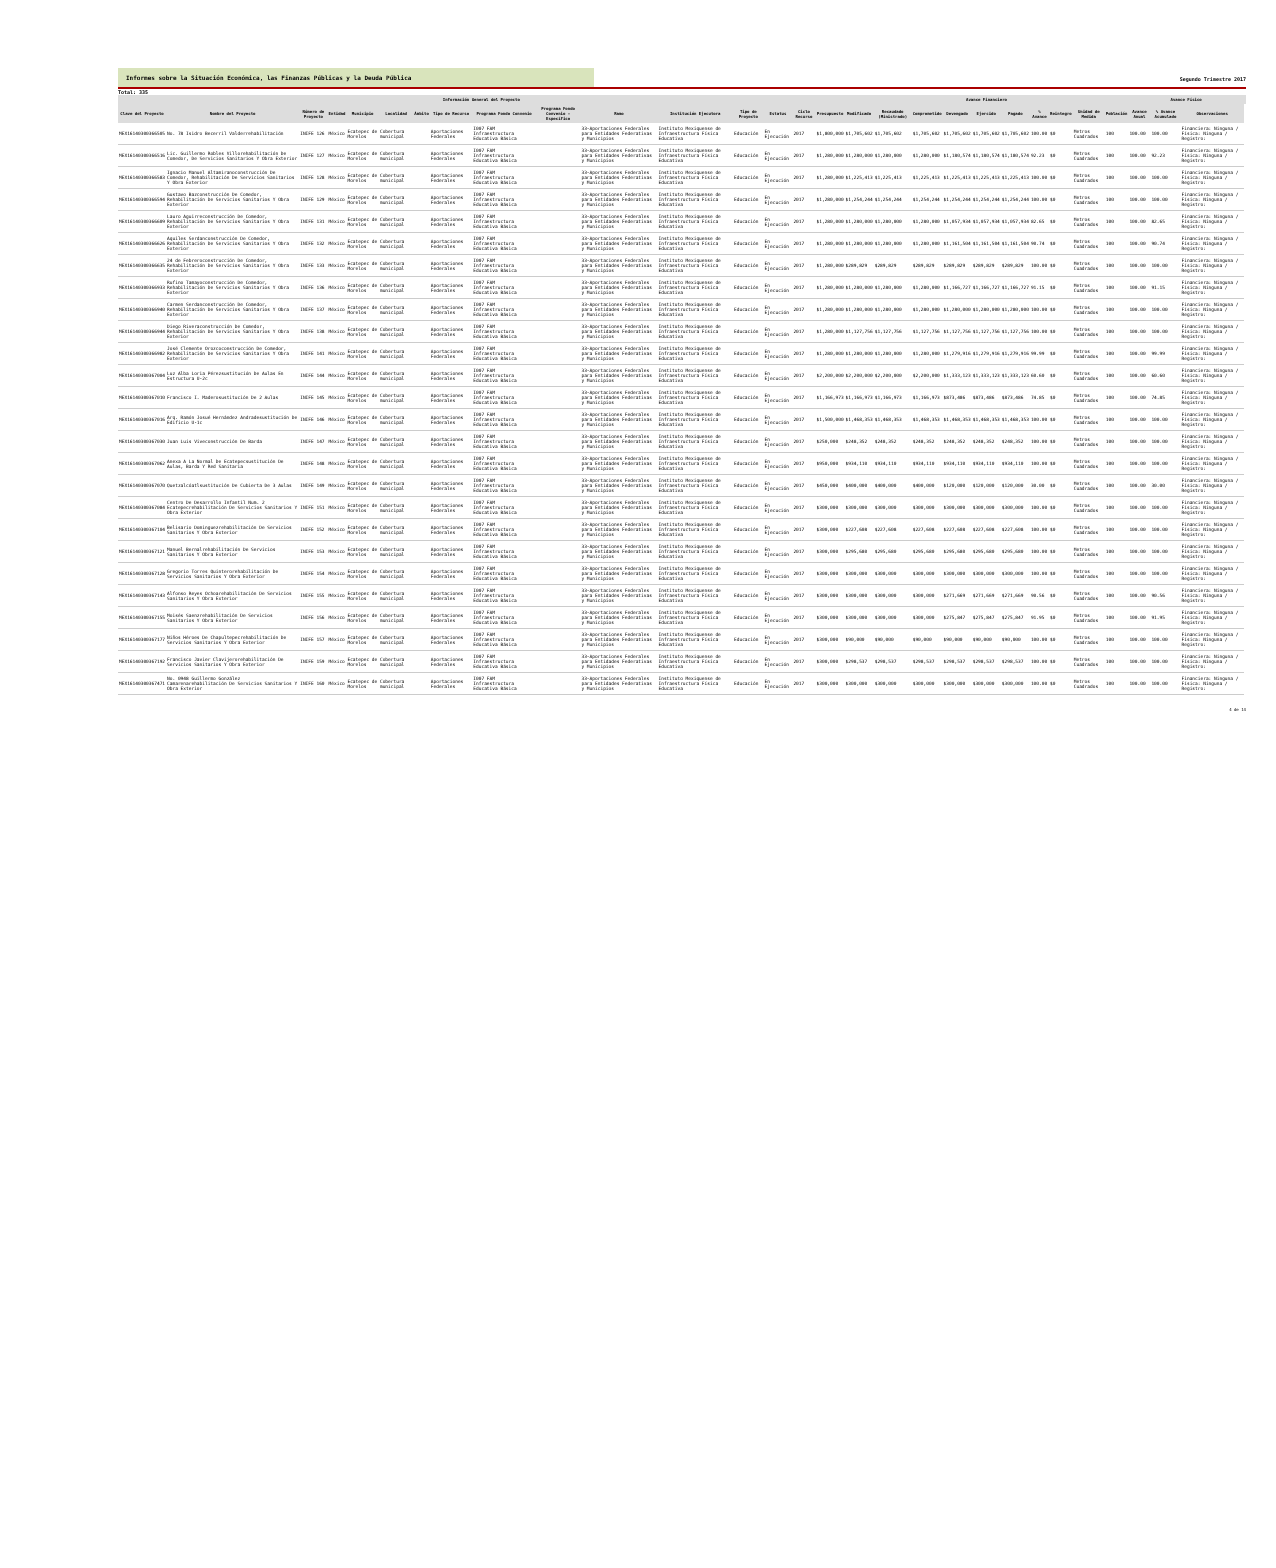Informes sobre la Situación Económica, las Finanzas Públicas y la Deuda Pública
Segundo Trimestre 2017
Total: 335
| Información General del Proyecto | | | | | | | | | | | | | | | | Avance Financiero | | | | | | | | | | Avance Físico | | | |
| --- | --- | --- | --- | --- | --- | --- | --- | --- | --- | --- | --- | --- | --- | --- | --- | --- | --- | --- | --- | --- | --- | --- | --- | --- | --- | --- | --- | --- | --- |
| Clave del Proyecto | Nombre del Proyecto | Número de Proyecto | Entidad | Municipio | Localidad | Ámbito | Tipo de Recurso | Programa Fondo Convenio | Programa Fondo Convenio - Específico | Ramo | Institución Ejecutora | Tipo de Proyecto | Estatus | Ciclo Recurso | Presupuesto | Modificado | Recaudado (Ministrado) | Comprometido | Devengado | Ejercido | Pagado | % Avance | Reintegro | Unidad de Medida | Población | Avance Anual | % Avance Acumulado | Observaciones | |
| MEX16140300366505 | No. 78 Isidro Becerril Valderrehabilitación | INIFE 126 | México | Ecatepec de Morelos | Cobertura municipal | | Aportaciones Federales | I007 FAM Infraestructura Educativa Básica | | 33-Aportaciones Federales para Entidades Federativas y Municipios | Instituto Mexiquense de Infraestructura Física Educativa | Educación | En Ejecución | 2017 | $1,800,000 | $1,705,602 | $1,705,602 | $1,705,602 | $1,705,602 | $1,705,602 | $1,705,602 | 100.00 | $0 | Metros Cuadrados | 100 | 100.00 | 100.00 | Financiera: Ninguna / Física: Ninguna / Registro: | |
| MEX16140300366516 | Lic. Guillermo Robles Villorehabilitación De Comedor, De Servicios Sanitarios Y Obra Exterior | INIFE 127 | México | Ecatepec de Morelos | Cobertura municipal | | Aportaciones Federales | I007 FAM Infraestructura Educativa Básica | | 33-Aportaciones Federales para Entidades Federativas y Municipios | Instituto Mexiquense de Infraestructura Física Educativa | Educación | En Ejecución | 2017 | $1,280,000 | $1,280,000 | $1,280,000 | $1,280,000 | $1,180,574 | $1,180,574 | $1,180,574 | 92.23 | $0 | Metros Cuadrados | 100 | 100.00 | 92.23 | Financiera: Ninguna / Física: Ninguna / Registro: | |
| MEX16140300366583 | Ignacio Manuel Altamiranoconstrucción De Comedor, Rehabilitación De Servicios Sanitarios Y Obra Exterior | INIFE 128 | México | Ecatepec de Morelos | Cobertura municipal | | Aportaciones Federales | I007 FAM Infraestructura Educativa Básica | | 33-Aportaciones Federales para Entidades Federativas y Municipios | Instituto Mexiquense de Infraestructura Física Educativa | Educación | En Ejecución | 2017 | $1,280,000 | $1,225,413 | $1,225,413 | $1,225,413 | $1,225,413 | $1,225,413 | $1,225,413 | 100.00 | $0 | Metros Cuadrados | 100 | 100.00 | 100.00 | Financiera: Ninguna / Física: Ninguna / Registro: | |
| MEX16140300366594 | Gustavo Bazconstrucción De Comedor, Rehabilitación De Servicios Sanitarios Y Obra Exterior | INIFE 129 | México | Ecatepec de Morelos | Cobertura municipal | | Aportaciones Federales | I007 FAM Infraestructura Educativa Básica | | 33-Aportaciones Federales para Entidades Federativas y Municipios | Instituto Mexiquense de Infraestructura Física Educativa | Educación | En Ejecución | 2017 | $1,280,000 | $1,254,244 | $1,254,244 | $1,254,244 | $1,254,244 | $1,254,244 | $1,254,244 | 100.00 | $0 | Metros Cuadrados | 100 | 100.00 | 100.00 | Financiera: Ninguna / Física: Ninguna / Registro: | |
| MEX16140300366609 | Lauro Aguirreconstrucción De Comedor, Rehabilitación De Servicios Sanitarios Y Obra Exterior | INIFE 131 | México | Ecatepec de Morelos | Cobertura municipal | | Aportaciones Federales | I007 FAM Infraestructura Educativa Básica | | 33-Aportaciones Federales para Entidades Federativas y Municipios | Instituto Mexiquense de Infraestructura Física Educativa | Educación | En Ejecución | 2017 | $1,280,000 | $1,280,000 | $1,280,000 | $1,280,000 | $1,057,934 | $1,057,934 | $1,057,934 | 82.65 | $0 | Metros Cuadrados | 100 | 100.00 | 82.65 | Financiera: Ninguna / Física: Ninguna / Registro: | |
| MEX16140300366626 | Aquiles Serdanconstrucción De Comedor, Rehabilitación De Servicios Sanitarios Y Obra Exterior | INIFE 132 | México | Ecatepec de Morelos | Cobertura municipal | | Aportaciones Federales | I007 FAM Infraestructura Educativa Básica | | 33-Aportaciones Federales para Entidades Federativas y Municipios | Instituto Mexiquense de Infraestructura Física Educativa | Educación | En Ejecución | 2017 | $1,280,000 | $1,280,000 | $1,280,000 | $1,280,000 | $1,161,504 | $1,161,504 | $1,161,504 | 90.74 | $0 | Metros Cuadrados | 100 | 100.00 | 90.74 | Financiera: Ninguna / Física: Ninguna / Registro: | |
| MEX16140300366635 | 24 de Febreroconstrucción De Comedor, Rehabilitación De Servicios Sanitarios Y Obra Exterior | INIFE 133 | México | Ecatepec de Morelos | Cobertura municipal | | Aportaciones Federales | I007 FAM Infraestructura Educativa Básica | | 33-Aportaciones Federales para Entidades Federativas y Municipios | Instituto Mexiquense de Infraestructura Física Educativa | Educación | En Ejecución | 2017 | $1,280,000 | $289,829 | $289,829 | $289,829 | $289,829 | $289,829 | $289,829 | 100.00 | $0 | Metros Cuadrados | 100 | 100.00 | 100.00 | Financiera: Ninguna / Física: Ninguna / Registro: | |
| MEX16140300366933 | Rufino Tamayoconstrucción De Comedor, Rehabilitación De Servicios Sanitarios Y Obra Exterior | INIFE 136 | México | Ecatepec de Morelos | Cobertura municipal | | Aportaciones Federales | I007 FAM Infraestructura Educativa Básica | | 33-Aportaciones Federales para Entidades Federativas y Municipios | Instituto Mexiquense de Infraestructura Física Educativa | Educación | En Ejecución | 2017 | $1,280,000 | $1,280,000 | $1,280,000 | $1,280,000 | $1,166,727 | $1,166,727 | $1,166,727 | 91.15 | $0 | Metros Cuadrados | 100 | 100.00 | 91.15 | Financiera: Ninguna / Física: Ninguna / Registro: | |
| MEX16140300366940 | Carmen Serdanconstrucción De Comedor, Rehabilitación De Servicios Sanitarios Y Obra Exterior | INIFE 137 | México | Ecatepec de Morelos | Cobertura municipal | | Aportaciones Federales | I007 FAM Infraestructura Educativa Básica | | 33-Aportaciones Federales para Entidades Federativas y Municipios | Instituto Mexiquense de Infraestructura Física Educativa | Educación | En Ejecución | 2017 | $1,280,000 | $1,280,000 | $1,280,000 | $1,280,000 | $1,280,000 | $1,280,000 | $1,280,000 | 100.00 | $0 | Metros Cuadrados | 100 | 100.00 | 100.00 | Financiera: Ninguna / Física: Ninguna / Registro: | |
| MEX16140300366944 | Diego Riveraconstrucción De Comedor, Rehabilitación De Servicios Sanitarios Y Obra Exterior | INIFE 138 | México | Ecatepec de Morelos | Cobertura municipal | | Aportaciones Federales | I007 FAM Infraestructura Educativa Básica | | 33-Aportaciones Federales para Entidades Federativas y Municipios | Instituto Mexiquense de Infraestructura Física Educativa | Educación | En Ejecución | 2017 | $1,280,000 | $1,127,756 | $1,127,756 | $1,127,756 | $1,127,756 | $1,127,756 | $1,127,756 | 100.00 | $0 | Metros Cuadrados | 100 | 100.00 | 100.00 | Financiera: Ninguna / Física: Ninguna / Registro: | |
| MEX16140300366982 | José Clemente Orozcoconstrucción De Comedor, Rehabilitación De Servicios Sanitarios Y Obra Exterior | INIFE 141 | México | Ecatepec de Morelos | Cobertura municipal | | Aportaciones Federales | I007 FAM Infraestructura Educativa Básica | | 33-Aportaciones Federales para Entidades Federativas y Municipios | Instituto Mexiquense de Infraestructura Física Educativa | Educación | En Ejecución | 2017 | $1,280,000 | $1,280,000 | $1,280,000 | $1,280,000 | $1,279,916 | $1,279,916 | $1,279,916 | 99.99 | $0 | Metros Cuadrados | 100 | 100.00 | 99.99 | Financiera: Ninguna / Física: Ninguna / Registro: | |
| MEX16140300367004 | Luz Alba Loria Pérezsustitución De Aulas En Estructura U-2c | INIFE 144 | México | Ecatepec de Morelos | Cobertura municipal | | Aportaciones Federales | I007 FAM Infraestructura Educativa Básica | | 33-Aportaciones Federales para Entidades Federativas y Municipios | Instituto Mexiquense de Infraestructura Física Educativa | Educación | En Ejecución | 2017 | $2,200,000 | $2,200,000 | $2,200,000 | $2,200,000 | $1,333,123 | $1,333,123 | $1,333,123 | 60.60 | $0 | Metros Cuadrados | 100 | 100.00 | 60.60 | Financiera: Ninguna / Física: Ninguna / Registro: | |
| MEX16140300367010 | Francisco I. Maderosustitución De 2 Aulas | INIFE 145 | México | Ecatepec de Morelos | Cobertura municipal | | Aportaciones Federales | I007 FAM Infraestructura Educativa Básica | | 33-Aportaciones Federales para Entidades Federativas y Municipios | Instituto Mexiquense de Infraestructura Física Educativa | Educación | En Ejecución | 2017 | $1,166,973 | $1,166,973 | $1,166,973 | $1,166,973 | $873,486 | $873,486 | $873,486 | 74.85 | $0 | Metros Cuadrados | 100 | 100.00 | 74.85 | Financiera: Ninguna / Física: Ninguna / Registro: | |
| MEX16140300367016 | Arq. Ramón Josué Hernández Andradesustitución De Edificio U-1c | INIFE 146 | México | Ecatepec de Morelos | Cobertura municipal | | Aportaciones Federales | I007 FAM Infraestructura Educativa Básica | | 33-Aportaciones Federales para Entidades Federativas y Municipios | Instituto Mexiquense de Infraestructura Física Educativa | Educación | En Ejecución | 2017 | $1,500,000 | $1,468,353 | $1,468,353 | $1,468,353 | $1,468,353 | $1,468,353 | $1,468,353 | 100.00 | $0 | Metros Cuadrados | 100 | 100.00 | 100.00 | Financiera: Ninguna / Física: Ninguna / Registro: | |
| MEX16140300367030 | Juan Luis Viveconstrucción De Barda | INIFE 147 | México | Ecatepec de Morelos | Cobertura municipal | | Aportaciones Federales | I007 FAM Infraestructura Educativa Básica | | 33-Aportaciones Federales para Entidades Federativas y Municipios | Instituto Mexiquense de Infraestructura Física Educativa | Educación | En Ejecución | 2017 | $250,000 | $248,352 | $248,352 | $248,352 | $248,352 | $248,352 | $248,352 | 100.00 | $0 | Metros Cuadrados | 100 | 100.00 | 100.00 | Financiera: Ninguna / Física: Ninguna / Registro: | |
| MEX16140300367062 | Anexa A La Normal De Ecatepecsustitución De Aulas, Barda Y Red Sanitaria | INIFE 148 | México | Ecatepec de Morelos | Cobertura municipal | | Aportaciones Federales | I007 FAM Infraestructura Educativa Básica | | 33-Aportaciones Federales para Entidades Federativas y Municipios | Instituto Mexiquense de Infraestructura Física Educativa | Educación | En Ejecución | 2017 | $950,000 | $934,110 | $934,110 | $934,110 | $934,110 | $934,110 | $934,110 | 100.00 | $0 | Metros Cuadrados | 100 | 100.00 | 100.00 | Financiera: Ninguna / Física: Ninguna / Registro: | |
| MEX16140300367070 | Quetzalcóatlsustitución De Cubierta De 3 Aulas | INIFE 149 | México | Ecatepec de Morelos | Cobertura municipal | | Aportaciones Federales | I007 FAM Infraestructura Educativa Básica | | 33-Aportaciones Federales para Entidades Federativas y Municipios | Instituto Mexiquense de Infraestructura Física Educativa | Educación | En Ejecución | 2017 | $450,000 | $400,000 | $400,000 | $400,000 | $120,000 | $120,000 | $120,000 | 30.00 | $0 | Metros Cuadrados | 100 | 100.00 | 30.00 | Financiera: Ninguna / Física: Ninguna / Registro: | |
| MEX16140300367084 | Centro De Desarrollo Infantil Num. 2 Ecatepecrehabilitación De Servicios Sanitarios Y Obra Exterior | INIFE 151 | México | Ecatepec de Morelos | Cobertura municipal | | Aportaciones Federales | I007 FAM Infraestructura Educativa Básica | | 33-Aportaciones Federales para Entidades Federativas y Municipios | Instituto Mexiquense de Infraestructura Física Educativa | Educación | En Ejecución | 2017 | $300,000 | $300,000 | $300,000 | $300,000 | $300,000 | $300,000 | $300,000 | 100.00 | $0 | Metros Cuadrados | 100 | 100.00 | 100.00 | Financiera: Ninguna / Física: Ninguna / Registro: | |
| MEX16140300367104 | Belisario Dominguezrehabilitación De Servicios Sanitarios Y Obra Exterior | INIFE 152 | México | Ecatepec de Morelos | Cobertura municipal | | Aportaciones Federales | I007 FAM Infraestructura Educativa Básica | | 33-Aportaciones Federales para Entidades Federativas y Municipios | Instituto Mexiquense de Infraestructura Física Educativa | Educación | En Ejecución | 2017 | $300,000 | $227,608 | $227,608 | $227,608 | $227,608 | $227,608 | $227,608 | 100.00 | $0 | Metros Cuadrados | 100 | 100.00 | 100.00 | Financiera: Ninguna / Física: Ninguna / Registro: | |
| MEX16140300367121 | Manuel Bernalrehabilitación De Servicios Sanitarios Y Obra Exterior | INIFE 153 | México | Ecatepec de Morelos | Cobertura municipal | | Aportaciones Federales | I007 FAM Infraestructura Educativa Básica | | 33-Aportaciones Federales para Entidades Federativas y Municipios | Instituto Mexiquense de Infraestructura Física Educativa | Educación | En Ejecución | 2017 | $300,000 | $295,680 | $295,680 | $295,680 | $295,680 | $295,680 | $295,680 | 100.00 | $0 | Metros Cuadrados | 100 | 100.00 | 100.00 | Financiera: Ninguna / Física: Ninguna / Registro: | |
| MEX16140300367128 | Gregorio Torres Quinterorehabilitación De Servicios Sanitarios Y Obra Exterior | INIFE 154 | México | Ecatepec de Morelos | Cobertura municipal | | Aportaciones Federales | I007 FAM Infraestructura Educativa Básica | | 33-Aportaciones Federales para Entidades Federativas y Municipios | Instituto Mexiquense de Infraestructura Física Educativa | Educación | En Ejecución | 2017 | $300,000 | $300,000 | $300,000 | $300,000 | $300,000 | $300,000 | $300,000 | 100.00 | $0 | Metros Cuadrados | 100 | 100.00 | 100.00 | Financiera: Ninguna / Física: Ninguna / Registro: | |
| MEX16140300367143 | Alfonso Reyes Ochoarehabilitación De Servicios Sanitarios Y Obra Exterior | INIFE 155 | México | Ecatepec de Morelos | Cobertura municipal | | Aportaciones Federales | I007 FAM Infraestructura Educativa Básica | | 33-Aportaciones Federales para Entidades Federativas y Municipios | Instituto Mexiquense de Infraestructura Física Educativa | Educación | En Ejecución | 2017 | $300,000 | $300,000 | $300,000 | $300,000 | $271,669 | $271,669 | $271,669 | 90.56 | $0 | Metros Cuadrados | 100 | 100.00 | 90.56 | Financiera: Ninguna / Física: Ninguna / Registro: | |
| MEX16140300367155 | Moisés Saenzrehabilitación De Servicios Sanitarios Y Obra Exterior | INIFE 156 | México | Ecatepec de Morelos | Cobertura municipal | | Aportaciones Federales | I007 FAM Infraestructura Educativa Básica | | 33-Aportaciones Federales para Entidades Federativas y Municipios | Instituto Mexiquense de Infraestructura Física Educativa | Educación | En Ejecución | 2017 | $300,000 | $300,000 | $300,000 | $300,000 | $275,847 | $275,847 | $275,847 | 91.95 | $0 | Metros Cuadrados | 100 | 100.00 | 91.95 | Financiera: Ninguna / Física: Ninguna / Registro: | |
| MEX16140300367177 | Niños Héroes De Chapultepecrehabilitación De Servicios Sanitarios Y Obra Exterior | INIFE 157 | México | Ecatepec de Morelos | Cobertura municipal | | Aportaciones Federales | I007 FAM Infraestructura Educativa Básica | | 33-Aportaciones Federales para Entidades Federativas y Municipios | Instituto Mexiquense de Infraestructura Física Educativa | Educación | En Ejecución | 2017 | $300,000 | $90,000 | $90,000 | $90,000 | $90,000 | $90,000 | $90,000 | 100.00 | $0 | Metros Cuadrados | 100 | 100.00 | 100.00 | Financiera: Ninguna / Física: Ninguna / Registro: | |
| MEX16140300367192 | Francisco Javier Clavijerorehabilitación De Servicios Sanitarios Y Obra Exterior | INIFE 159 | México | Ecatepec de Morelos | Cobertura municipal | | Aportaciones Federales | I007 FAM Infraestructura Educativa Básica | | 33-Aportaciones Federales para Entidades Federativas y Municipios | Instituto Mexiquense de Infraestructura Física Educativa | Educación | En Ejecución | 2017 | $300,000 | $298,537 | $298,537 | $298,537 | $298,537 | $298,537 | $298,537 | 100.00 | $0 | Metros Cuadrados | 100 | 100.00 | 100.00 | Financiera: Ninguna / Física: Ninguna / Registro: | |
| MEX16140300367471 | No. 0948 Guillermo González Camarenarehabilitación De Servicios Sanitarios Y Obra Exterior | INIFE 160 | México | Ecatepec de Morelos | Cobertura municipal | | Aportaciones Federales | I007 FAM Infraestructura Educativa Básica | | 33-Aportaciones Federales para Entidades Federativas y Municipios | Instituto Mexiquense de Infraestructura Física Educativa | Educación | En Ejecución | 2017 | $300,000 | $300,000 | $300,000 | $300,000 | $300,000 | $300,000 | $300,000 | 100.00 | $0 | Metros Cuadrados | 100 | 100.00 | 100.00 | Financiera: Ninguna / Física: Ninguna / Registro: | |
4 de 14